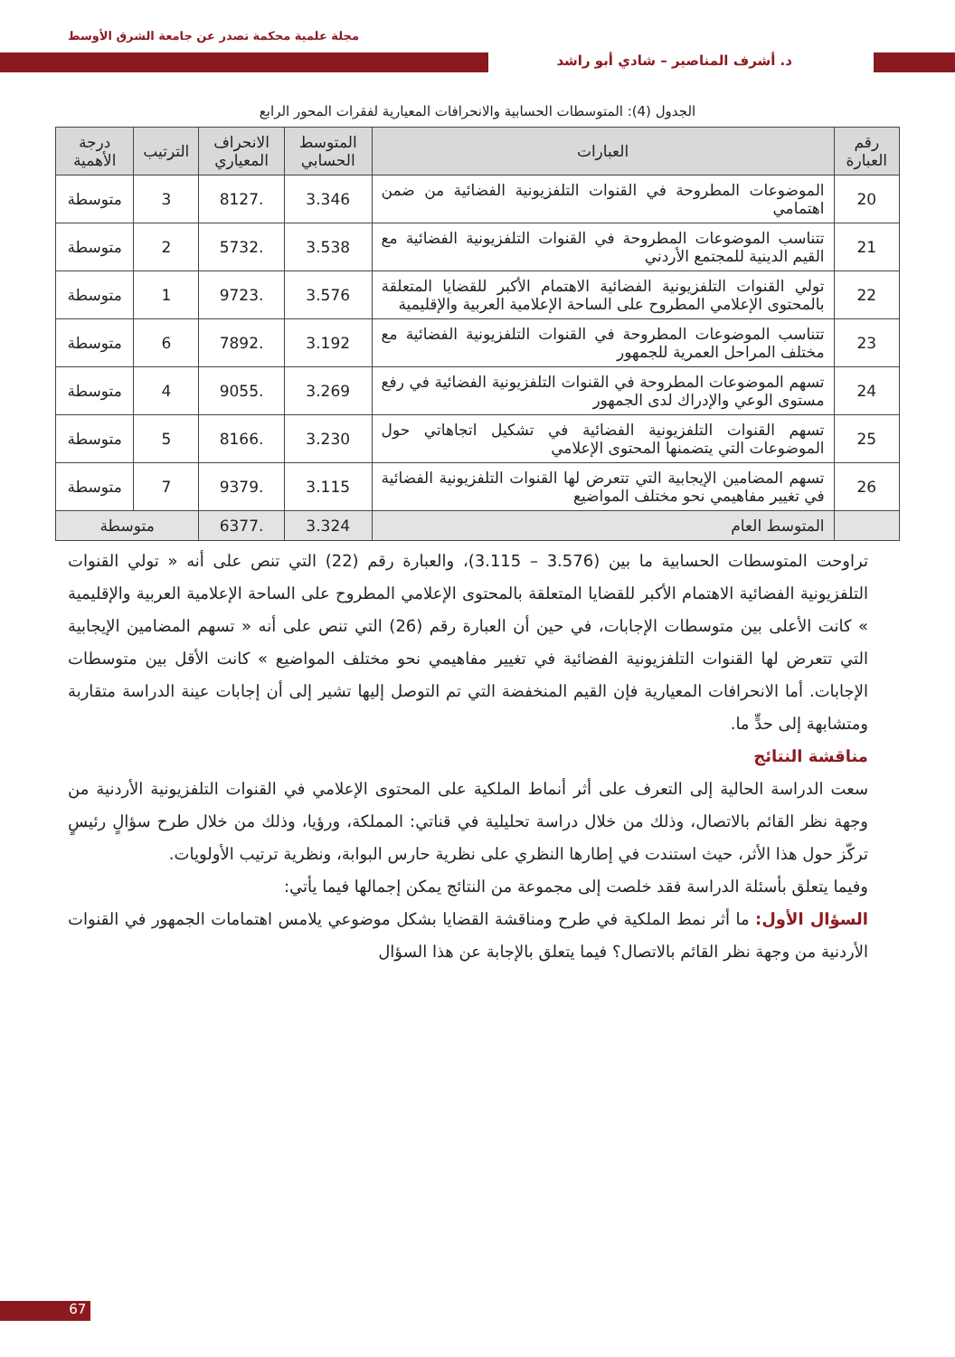مجلة علمية محكمة تصدر عن جامعة الشرق الأوسط
د. أشرف المناصير – شادي أبو راشد
الجدول (4): المتوسطات الحسابية والانحرافات المعيارية لفقرات المحور الرابع
| رقم العبارة | العبارات | المتوسط الحسابي | الانحراف المعياري | الترتيب | درجة الأهمية |
| --- | --- | --- | --- | --- | --- |
| 20 | الموضوعات المطروحة في القنوات التلفزيونية الفضائية من ضمن اهتمامي | 3.346 | .8127 | 3 | متوسطة |
| 21 | تتناسب الموضوعات المطروحة في القنوات التلفزيونية الفضائية مع القيم الدينية للمجتمع الأردني | 3.538 | .5732 | 2 | متوسطة |
| 22 | تولي القنوات التلفزيونية الفضائية الاهتمام الأكبر للقضايا المتعلقة بالمحتوى الإعلامي المطروح على الساحة الإعلامية العربية والإقليمية | 3.576 | .9723 | 1 | متوسطة |
| 23 | تتناسب الموضوعات المطروحة في القنوات التلفزيونية الفضائية مع مختلف المراحل العمرية للجمهور | 3.192 | .7892 | 6 | متوسطة |
| 24 | تسهم الموضوعات المطروحة في القنوات التلفزيونية الفضائية في رفع مستوى الوعي والإدراك لدى الجمهور | 3.269 | .9055 | 4 | متوسطة |
| 25 | تسهم القنوات التلفزيونية الفضائية في تشكيل اتجاهاتي حول الموضوعات التي يتضمنها المحتوى الإعلامي | 3.230 | .8166 | 5 | متوسطة |
| 26 | تسهم المضامين الإيجابية التي تتعرض لها القنوات التلفزيونية الفضائية في تغيير مفاهيمي نحو مختلف المواضيع | 3.115 | .9379 | 7 | متوسطة |
| | المتوسط العام | 3.324 | .6377 | متوسطة | |
تراوحت المتوسطات الحسابية ما بين (3.576 – 3.115)، والعبارة رقم (22) التي تنص على أنه « تولي القنوات التلفزيونية الفضائية الاهتمام الأكبر للقضايا المتعلقة بالمحتوى الإعلامي المطروح على الساحة الإعلامية العربية والإقليمية » كانت الأعلى بين متوسطات الإجابات، في حين أن العبارة رقم (26) التي تنص على أنه « تسهم المضامين الإيجابية التي تتعرض لها القنوات التلفزيونية الفضائية في تغيير مفاهيمي نحو مختلف المواضيع » كانت الأقل بين متوسطات الإجابات. أما الانحرافات المعيارية فإن القيم المنخفضة التي تم التوصل إليها تشير إلى أن إجابات عينة الدراسة متقاربة ومتشابهة إلى حدٍّ ما.
مناقشة النتائج
سعت الدراسة الحالية إلى التعرف على أثر أنماط الملكية على المحتوى الإعلامي في القنوات التلفزيونية الأردنية من وجهة نظر القائم بالاتصال، وذلك من خلال دراسة تحليلية في قناتي: المملكة، ورؤيا، وذلك من خلال طرح سؤالٍ رئيسٍ تركّز حول هذا الأثر، حيث استندت في إطارها النظري على نظرية حارس البوابة، ونظرية ترتيب الأولويات.
وفيما يتعلق بأسئلة الدراسة فقد خلصت إلى مجموعة من النتائج يمكن إجمالها فيما يأتي:
السؤال الأول: ما أثر نمط الملكية في طرح ومناقشة القضايا بشكل موضوعي يلامس اهتمامات الجمهور في القنوات الأردنية من وجهة نظر القائم بالاتصال؟ فيما يتعلق بالإجابة عن هذا السؤال
67